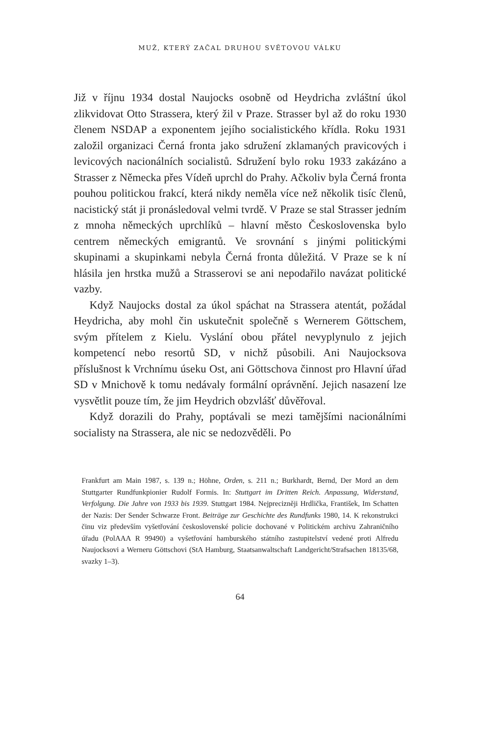MUŽ, KTERÝ ZAČAL DRUHOU SVĚTOVOU VÁLKU
Již v říjnu 1934 dostal Naujocks osobně od Heydricha zvláštní úkol zlikvidovat Otto Strassera, který žil v Praze. Strasser byl až do roku 1930 členem NSDAP a exponentem jejího socialistického křídla. Roku 1931 založil organizaci Černá fronta jako sdružení zklamaných pravicových i levicových nacionálních socialistů. Sdružení bylo roku 1933 zakázáno a Strasser z Německa přes Vídeň uprchl do Prahy. Ačkoliv byla Černá fronta pouhou politickou frakcí, která nikdy neměla více než několik tisíc členů, nacistický stát ji pronásledoval velmi tvrdě. V Praze se stal Strasser jedním z mnoha německých uprchlíků – hlavní město Československa bylo centrem německých emigrantů. Ve srovnání s jinými politickými skupinami a skupinkami nebyla Černá fronta důležitá. V Praze se k ní hlásila jen hrstka mužů a Strasserovi se ani nepodařilo navázat politické vazby.
Když Naujocks dostal za úkol spáchat na Strassera atentát, požádal Heydricha, aby mohl čin uskutečnit společně s Wernerem Göttschem, svým přítelem z Kielu. Vyslání obou přátel nevyplynulo z jejich kompetencí nebo resortů SD, v nichž působili. Ani Naujocksova příslušnost k Vrchnímu úseku Ost, ani Göttschova činnost pro Hlavní úřad SD v Mnichově k tomu nedávaly formální oprávnění. Jejich nasazení lze vysvětlit pouze tím, že jim Heydrich obzvlášť důvěřoval.
Když dorazili do Prahy, poptávali se mezi tamějšími nacionálními socialisty na Strassera, ale nic se nedozvěděli. Po
Frankfurt am Main 1987, s. 139 n.; Höhne, Orden, s. 211 n.; Burkhardt, Bernd, Der Mord an dem Stuttgarter Rundfunkpionier Rudolf Formis. In: Stuttgart im Dritten Reich. Anpassung, Widerstand, Verfolgung. Die Jahre von 1933 bis 1939. Stuttgart 1984. Nejpreciznějі Hrdlička, František, Im Schatten der Nazis: Der Sender Schwarze Front. Beiträge zur Geschichte des Rundfunks 1980, 14. K rekonstrukci činu viz především vyšetřování československé policie dochované v Politickém archivu Zahraničního úřadu (PolAAA R 99490) a vyšetřování hamburského státního zastupitelství vedené proti Alfredu Naujocksovi a Werneru Göttschovi (StA Hamburg, Staatsanwaltschaft Landgericht/Strafsachen 18135/68, svazky 1–3).
64